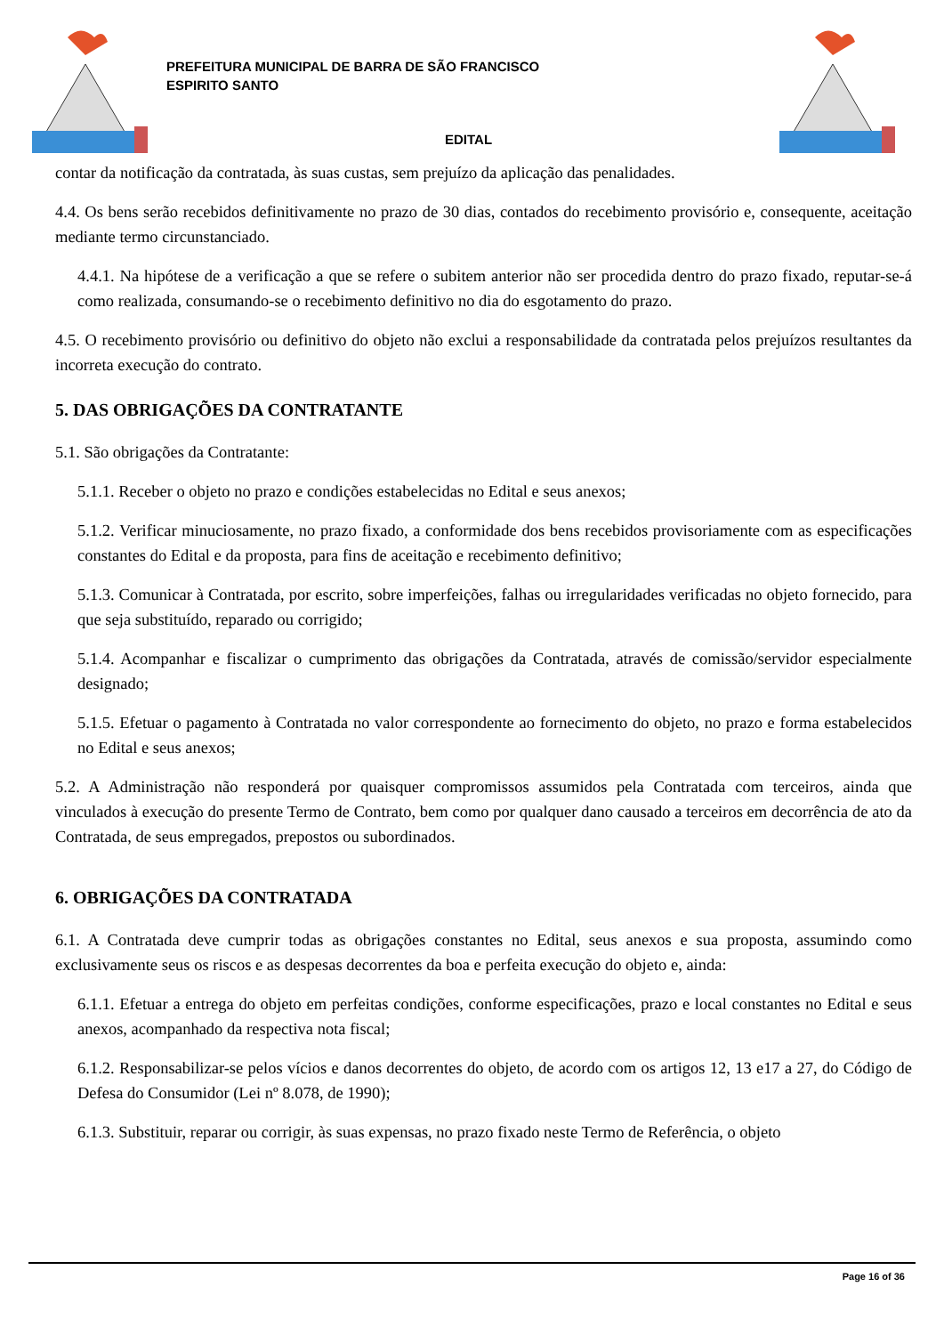PREFEITURA MUNICIPAL DE BARRA DE SÃO FRANCISCO
ESPIRITO SANTO
EDITAL
contar da notificação da contratada, às suas custas, sem prejuízo da aplicação das penalidades.
4.4. Os bens serão recebidos definitivamente no prazo de 30 dias, contados do recebimento provisório e, consequente, aceitação mediante termo circunstanciado.
4.4.1. Na hipótese de a verificação a que se refere o subitem anterior não ser procedida dentro do prazo fixado, reputar-se-á como realizada, consumando-se o recebimento definitivo no dia do esgotamento do prazo.
4.5. O recebimento provisório ou definitivo do objeto não exclui a responsabilidade da contratada pelos prejuízos resultantes da incorreta execução do contrato.
5. DAS OBRIGAÇÕES DA CONTRATANTE
5.1. São obrigações da Contratante:
5.1.1. Receber o objeto no prazo e condições estabelecidas no Edital e seus anexos;
5.1.2. Verificar minuciosamente, no prazo fixado, a conformidade dos bens recebidos provisoriamente com as especificações constantes do Edital e da proposta, para fins de aceitação e recebimento definitivo;
5.1.3. Comunicar à Contratada, por escrito, sobre imperfeições, falhas ou irregularidades verificadas no objeto fornecido, para que seja substituído, reparado ou corrigido;
5.1.4. Acompanhar e fiscalizar o cumprimento das obrigações da Contratada, através de comissão/servidor especialmente designado;
5.1.5. Efetuar o pagamento à Contratada no valor correspondente ao fornecimento do objeto, no prazo e forma estabelecidos no Edital e seus anexos;
5.2. A Administração não responderá por quaisquer compromissos assumidos pela Contratada com terceiros, ainda que vinculados à execução do presente Termo de Contrato, bem como por qualquer dano causado a terceiros em decorrência de ato da Contratada, de seus empregados, prepostos ou subordinados.
6. OBRIGAÇÕES DA CONTRATADA
6.1. A Contratada deve cumprir todas as obrigações constantes no Edital, seus anexos e sua proposta, assumindo como exclusivamente seus os riscos e as despesas decorrentes da boa e perfeita execução do objeto e, ainda:
6.1.1. Efetuar a entrega do objeto em perfeitas condições, conforme especificações, prazo e local constantes no Edital e seus anexos, acompanhado da respectiva nota fiscal;
6.1.2. Responsabilizar-se pelos vícios e danos decorrentes do objeto, de acordo com os artigos 12, 13 e17 a 27, do Código de Defesa do Consumidor (Lei nº 8.078, de 1990);
6.1.3. Substituir, reparar ou corrigir, às suas expensas, no prazo fixado neste Termo de Referência, o objeto
Page 16 of 36